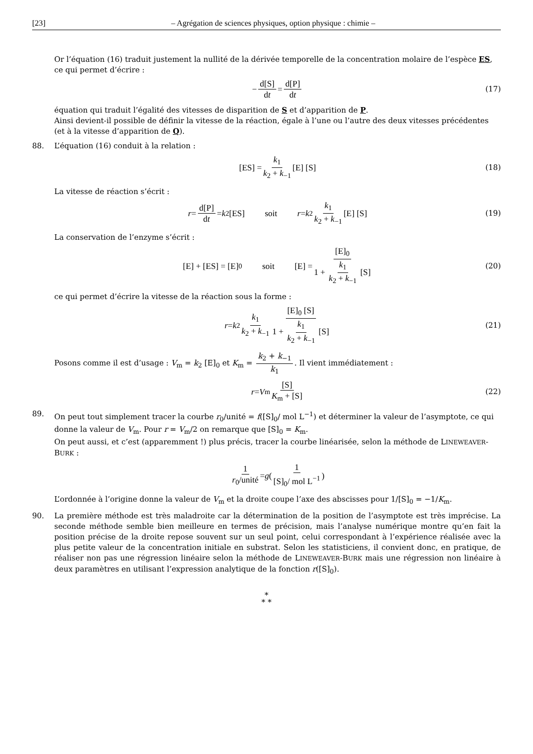[23] – Agrégation de sciences physiques, option physique : chimie –
Or l’équation (16) traduit justement la nullité de la dérivée temporelle de la concentration molaire de l’espèce ES, ce qui permet d’écrire :
− d[S] dt = d[P] dt (17)
équation qui traduit l’égalité des vitesses de disparition de S et d’apparition de P.
Ainsi devient-il possible de définir la vitesse de la réaction, égale à l’une ou l’autre des deux vitesses précédentes (et à la vitesse d’apparition de Q).
88. L’équation (16) conduit à la relation :
[ES] = k<sub>1</sub> k<sub>2</sub> + k<sub>−1</sub> [E] [S] (18)
La vitesse de réaction s’écrit :
r = d[P] dt = k<sub>2</sub> [ES] soit r = k<sub>2</sub> k<sub>1</sub> k<sub>2</sub> + k<sub>−1</sub> [E] [S] (19)
La conservation de l’enzyme s’écrit :
[E] + [ES] = [E]<sub>0</sub> soit [E] = [E]<sub>0</sub> 1 + k<sub>1</sub> k<sub>2</sub> + k<sub>−1</sub> [S] (20)
ce qui permet d’écrire la vitesse de la réaction sous la forme :
r = k<sub>2</sub> k<sub>1</sub> k<sub>2</sub> + k<sub>−1</sub> [E]<sub>0</sub> [S] 1 + k<sub>1</sub> k<sub>2</sub> + k<sub>−1</sub> [S] (21)
Posons comme il est d’usage : V<sub>m</sub> = k<sub>2</sub> [E]<sub>0</sub> et K<sub>m</sub> = k<sub>2</sub> + k<sub>−1</sub> k<sub>1</sub>. Il vient immédiatement :
r = V<sub>m</sub> [S] K<sub>m</sub> + [S] (22)
89. On peut tout simplement tracer la courbe r<sub>0</sub>/unité = f([S]<sub>0</sub>/ mol L<sup>−1</sup>) et déterminer la valeur de l’asymptote, ce qui donne la valeur de V<sub>m</sub>. Pour r = V<sub>m</sub>/2 on remarque que [S]<sub>0</sub> = K<sub>m</sub>.
On peut aussi, et c’est (apparemment !) plus précis, tracer la courbe linéarisée, selon la méthode de LINEWEAVER-BURK :
1 r<sub>0</sub>/unité = g ( 1 [S]<sub>0</sub>/ mol L<sup>−1</sup> )
L’ordonnée à l’origine donne la valeur de V<sub>m</sub> et la droite coupe l’axe des abscisses pour 1/[S]<sub>0</sub> = −1/K<sub>m</sub>.
90. La première méthode est très maladroite car la détermination de la position de l’asymptote est très imprécise. La seconde méthode semble bien meilleure en termes de précision, mais l’analyse numérique montre qu’en fait la position précise de la droite repose souvent sur un seul point, celui correspondant à l’expérience réalisée avec la plus petite valeur de la concentration initiale en substrat. Selon les statisticiens, il convient donc, en pratique, de réaliser non pas une régression linéaire selon la méthode de LINEWEAVER-BURK mais une régression non linéaire à deux paramètres en utilisant l’expression analytique de la fonction r([S]<sub>0</sub>).
*
* *